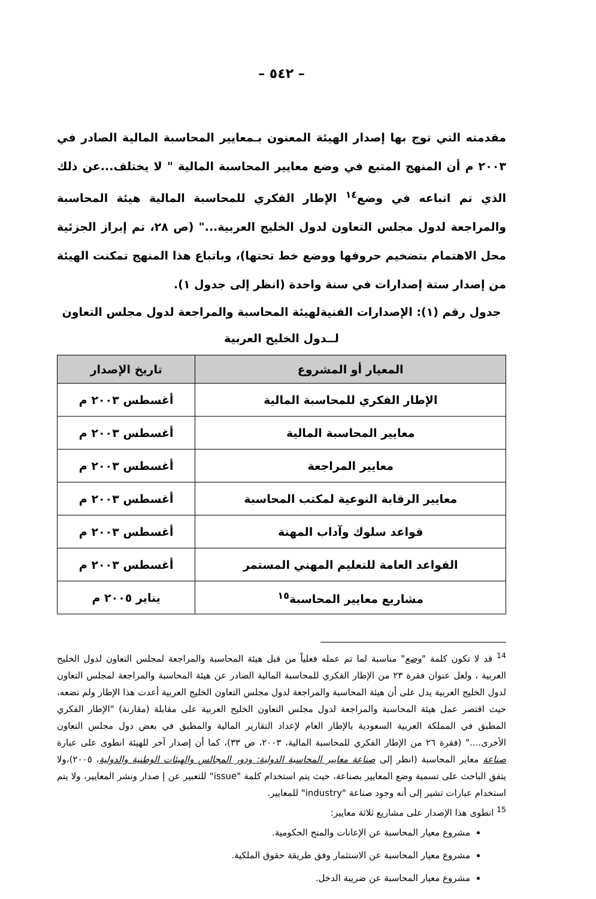– ٥٤٢ –
مقدمته التي توج بها إصدار الهيئة المعنون بـمعايير المحاسبة المالية الصادر في ٢٠٠٣ م أن المنهج المتبع في وضع معايير المحاسبة المالية " لا يختلف...عن ذلك الذي تم اتباعه في وضع<sup>١٤</sup> الإطار الفكري للمحاسبة المالية هيئة المحاسبة والمراجعة لدول مجلس التعاون لدول الخليج العربية..." (ص ٢٨، تم إبراز الجزئية محل الاهتمام بتضخيم حروفها ووضع خط تحتها)، وباتباع هذا المنهج تمكنت الهيئة من إصدار ستة إصدارات في سنة واحدة (انظر إلى جدول ١).
جدول رقم (١): الإصدارات الفنيةلهيئة المحاسبة والمراجعة لدول مجلس التعاون لــدول الخليج العربية
| المعيار أو المشروع | تاريخ الإصدار |
| --- | --- |
| الإطار الفكري للمحاسبة المالية | أغسطس ٢٠٠٣ م |
| معايير المحاسبة المالية | أغسطس ٢٠٠٣ م |
| معايير المراجعة | أغسطس ٢٠٠٣ م |
| معايير الرقابة النوعية لمكتب المحاسبة | أغسطس ٢٠٠٣ م |
| قواعد سلوك وآداب المهنة | أغسطس ٢٠٠٣ م |
| القواعد العامة للتعليم المهني المستمر | أغسطس ٢٠٠٣ م |
| مشاريع معايير المحاسبة<sup>١٥</sup> | يناير ٢٠٠٥ م |
<sup>14</sup> قد لا تكون كلمة "وضع" مناسبة لما تم عمله فعلياً من قبل هيئة المحاسبة والمراجعة لمجلس التعاون لدول الخليج العربية ، ولعل عنوان فقرة ٢٣ من الإطار الفكري للمحاسبة المالية الصادر عن هيئة المحاسبة والمراجعة لمجلس التعاون لدول الخليج العربية يدل على أن هيئة المحاسبة والمراجعة لدول مجلس التعاون الخليج العربية أعدت هذا الإطار ولم تضعه، حيث اقتصر عمل هيئة المحاسبة والمراجعة لدول مجلس التعاون الخليج العربية على مقابلة (مقارنة) "الإطار الفكري المطبق في المملكة العربية السعودية بالإطار العام لإعداد التقارير المالية والمطبق في بعض دول مجلس التعاون الأخرى...." (فقرة ٢٦ من الإطار الفكري للمحاسبة المالية، ٢٠٠٣، ص ٣٣)، كما أن إصدار آخر للهيئة انطوى على عبارة صناعة معاير المحاسبة (انظر إلى صناعة معايير المحاسبة الدولية: ودور المجالس والهيئات الوطنية والدولية، ٢٠٠٥)،ولا يتفق الباحث على تسمية وضع المعايير بصناعة، حيث يتم استخدام كلمة "issue" للتعبير عن إ صدار ونشر المعايير، ولا يتم استخدام عبارات تشير إلى أنه وجود صناعة "industry" للمعايير.
<sup>15</sup> انطوى هذا الإصدار على مشاريع ثلاثة معايير:
مشروع معيار المحاسبة عن الإعانات والمنح الحكومية.
مشروع معيار المحاسبة عن الاستثمار وفق طريقة حقوق الملكية.
مشروع معيار المحاسبة عن ضريبة الدخل.